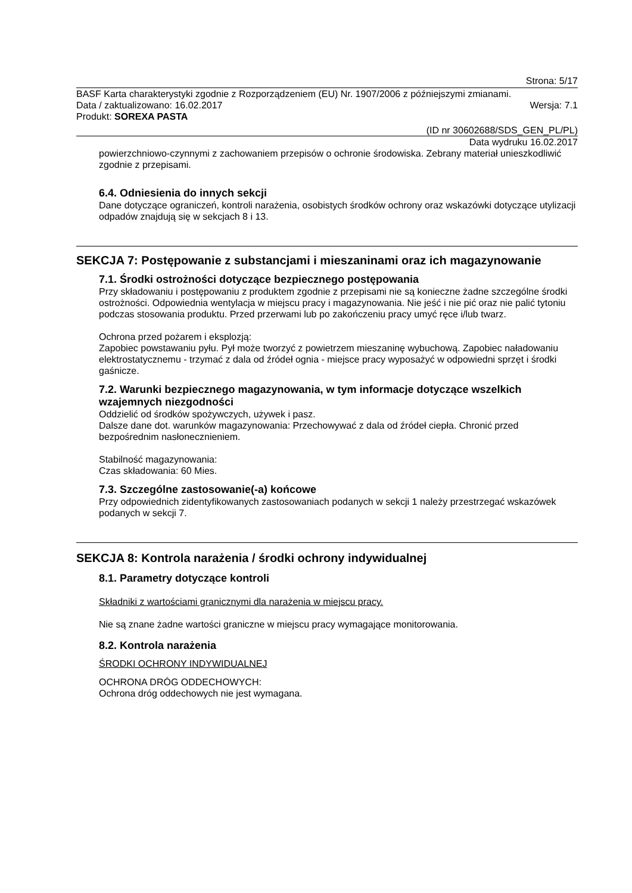Strona: 5/17
BASF Karta charakterystyki zgodnie z Rozporządzeniem (EU) Nr. 1907/2006 z późniejszymi zmianami.
Data / zaktualizowano: 16.02.2017 Wersja: 7.1
Produkt: SOREXA PASTA
(ID nr 30602688/SDS_GEN_PL/PL)
Data wydruku 16.02.2017
powierzchniowo-czynnymi z zachowaniem przepisów o ochronie środowiska. Zebrany materiał unieszkodliwić zgodnie z przepisami.
6.4. Odniesienia do innych sekcji
Dane dotyczące ograniczeń, kontroli narażenia, osobistych środków ochrony oraz wskazówki dotyczące utylizacji odpadów znajdują się w sekcjach 8 i 13.
SEKCJA 7: Postępowanie z substancjami i mieszaninami oraz ich magazynowanie
7.1. Środki ostrożności dotyczące bezpiecznego postępowania
Przy składowaniu i postępowaniu z produktem zgodnie z przepisami nie są konieczne żadne szczególne środki ostrożności. Odpowiednia wentylacja w miejscu pracy i magazynowania. Nie jeść i nie pić oraz nie palić tytoniu podczas stosowania produktu. Przed przerwami lub po zakończeniu pracy umyć ręce i/lub twarz.
Ochrona przed pożarem i eksplozją:
Zapobiec powstawaniu pyłu. Pył może tworzyć z powietrzem mieszaninę wybuchową. Zapobiec naładowaniu elektrostatycznemu - trzymać z dala od źródeł ognia - miejsce pracy wyposażyć w odpowiedni sprzęt i środki gaśnicze.
7.2. Warunki bezpiecznego magazynowania, w tym informacje dotyczące wszelkich wzajemnych niezgodności
Oddzielić od środków spożywczych, używek i pasz.
Dalsze dane dot. warunków magazynowania: Przechowywać z dala od źródeł ciepła. Chronić przed bezpośrednim nasłonecznieniem.
Stabilność magazynowania:
Czas składowania: 60 Mies.
7.3. Szczególne zastosowanie(-a) końcowe
Przy odpowiednich zidentyfikowanych zastosowaniach podanych w sekcji 1 należy przestrzegać wskazówek podanych w sekcji 7.
SEKCJA 8: Kontrola narażenia / środki ochrony indywidualnej
8.1. Parametry dotyczące kontroli
Składniki z wartościami granicznymi dla narażenia w miejscu pracy.
Nie są znane żadne wartości graniczne w miejscu pracy wymagające monitorowania.
8.2. Kontrola narażenia
ŚRODKI OCHRONY INDYWIDUALNEJ
OCHRONA DRÓG ODDECHOWYCH:
Ochrona dróg oddechowych nie jest wymagana.